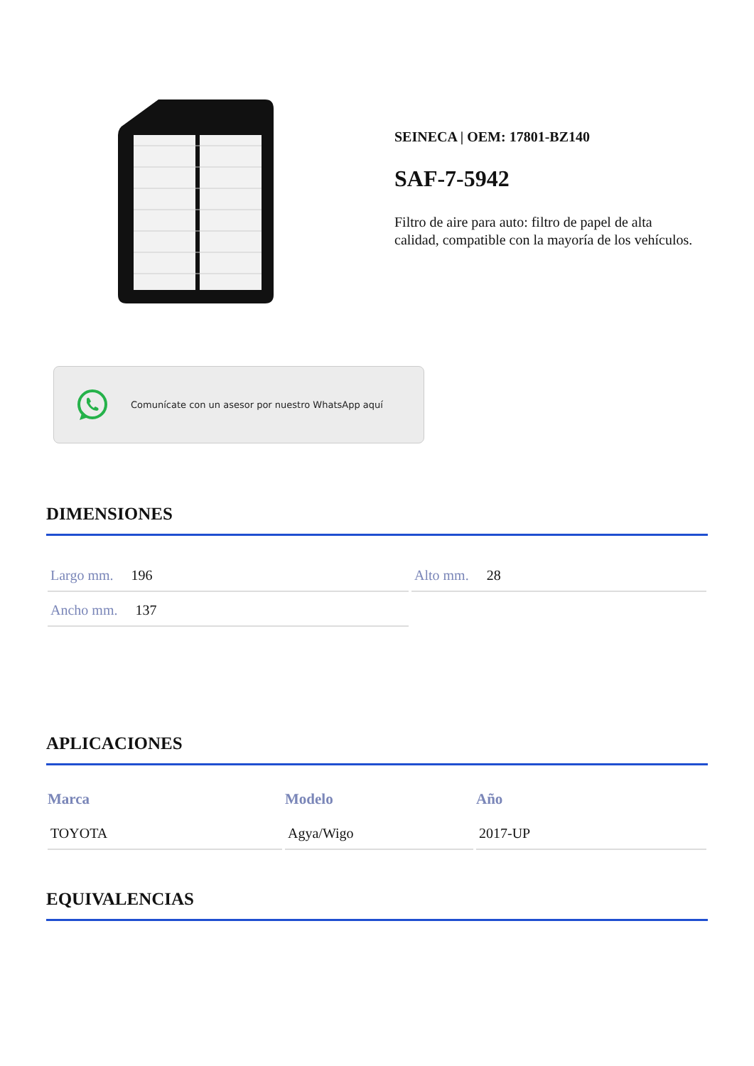SEINECA | OEM: 17801-BZ140
SAF-7-5942
Filtro de aire para auto: filtro de papel de alta calidad, compatible con la mayoría de los vehículos.
Comunícate con un asesor por nuestro WhatsApp aquí
DIMENSIONES
| Largo mm. 196 | Alto mm. 28 |
| Ancho mm. 137 | |
APLICACIONES
| Marca | Modelo | Año |
| --- | --- | --- |
| TOYOTA | Agya/Wigo | 2017-UP |
EQUIVALENCIAS